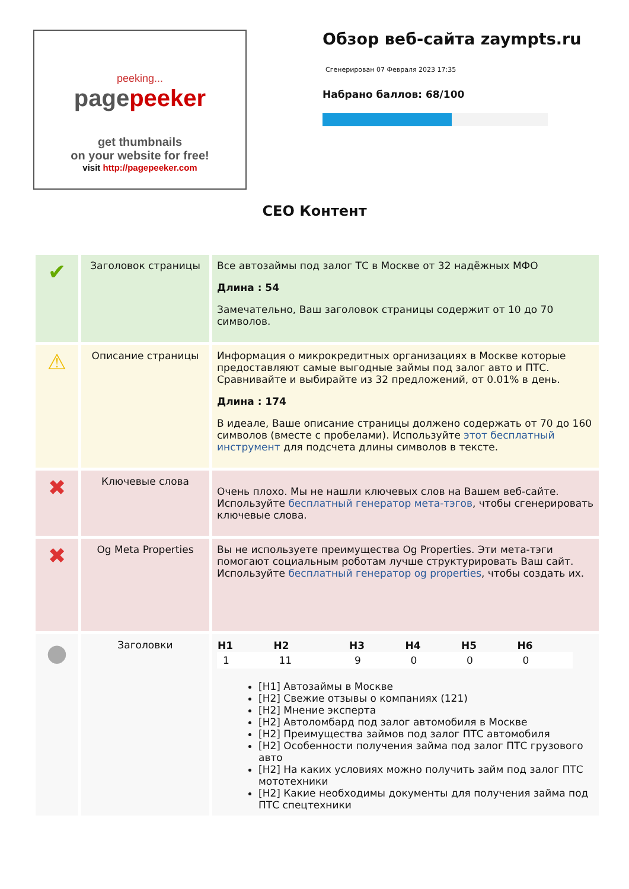peeking...
pagepeeker
get thumbnails
on your website for free!
visit http://pagepeeker.com
Обзор веб-сайта zaympts.ru
Сгенерирован 07 Февраля 2023 17:35
Набрано баллов: 68/100
СЕО Контент
| ✔ | Заголовок страницы | Все автозаймы под залог ТС в Москве от 32 надёжных МФО Длина : 54 Замечательно, Ваш заголовок страницы содержит от 10 до 70 символов. |
| ⚠ | Описание страницы | Информация о микрокредитных организациях в Москве которые предоставляют самые выгодные займы под залог авто и ПТС. Сравнивайте и выбирайте из 32 предложений, от 0.01% в день. Длина : 174 В идеале, Ваше описание страницы должено содержать от 70 до 160 символов (вместе с пробелами). Используйте этот бесплатный инструмент для подсчета длины символов в тексте. |
| ✖ | Ключевые слова | Очень плохо. Мы не нашли ключевых слов на Вашем веб-сайте. Используйте бесплатный генератор мета-тэгов , чтобы сгенерировать ключевые слова. |
| ✖ | Og Meta Properties | Вы не используете преимущества Og Properties. Эти мета-тэги помогают социальным роботам лучше структурировать Ваш сайт. Используйте бесплатный генератор og properties , чтобы создать их. |
| ● | Заголовки | / H1 / H2 / H3 / H4 / H5 / H6 / / --- / --- / --- / --- / --- / --- / / 1 / 11 / 9 / 0 / 0 / 0 / [H1] Автозаймы в Москве [H2] Свежие отзывы о компаниях (121) [H2] Мнение эксперта [H2] Автоломбард под залог автомобиля в Москве [H2] Преимущества займов под залог ПТС автомобиля [H2] Особенности получения займа под залог ПТС грузового авто [H2] На каких условиях можно получить займ под залог ПТС мототехники [H2] Какие необходимы документы для получения займа под ПТС спецтехники |